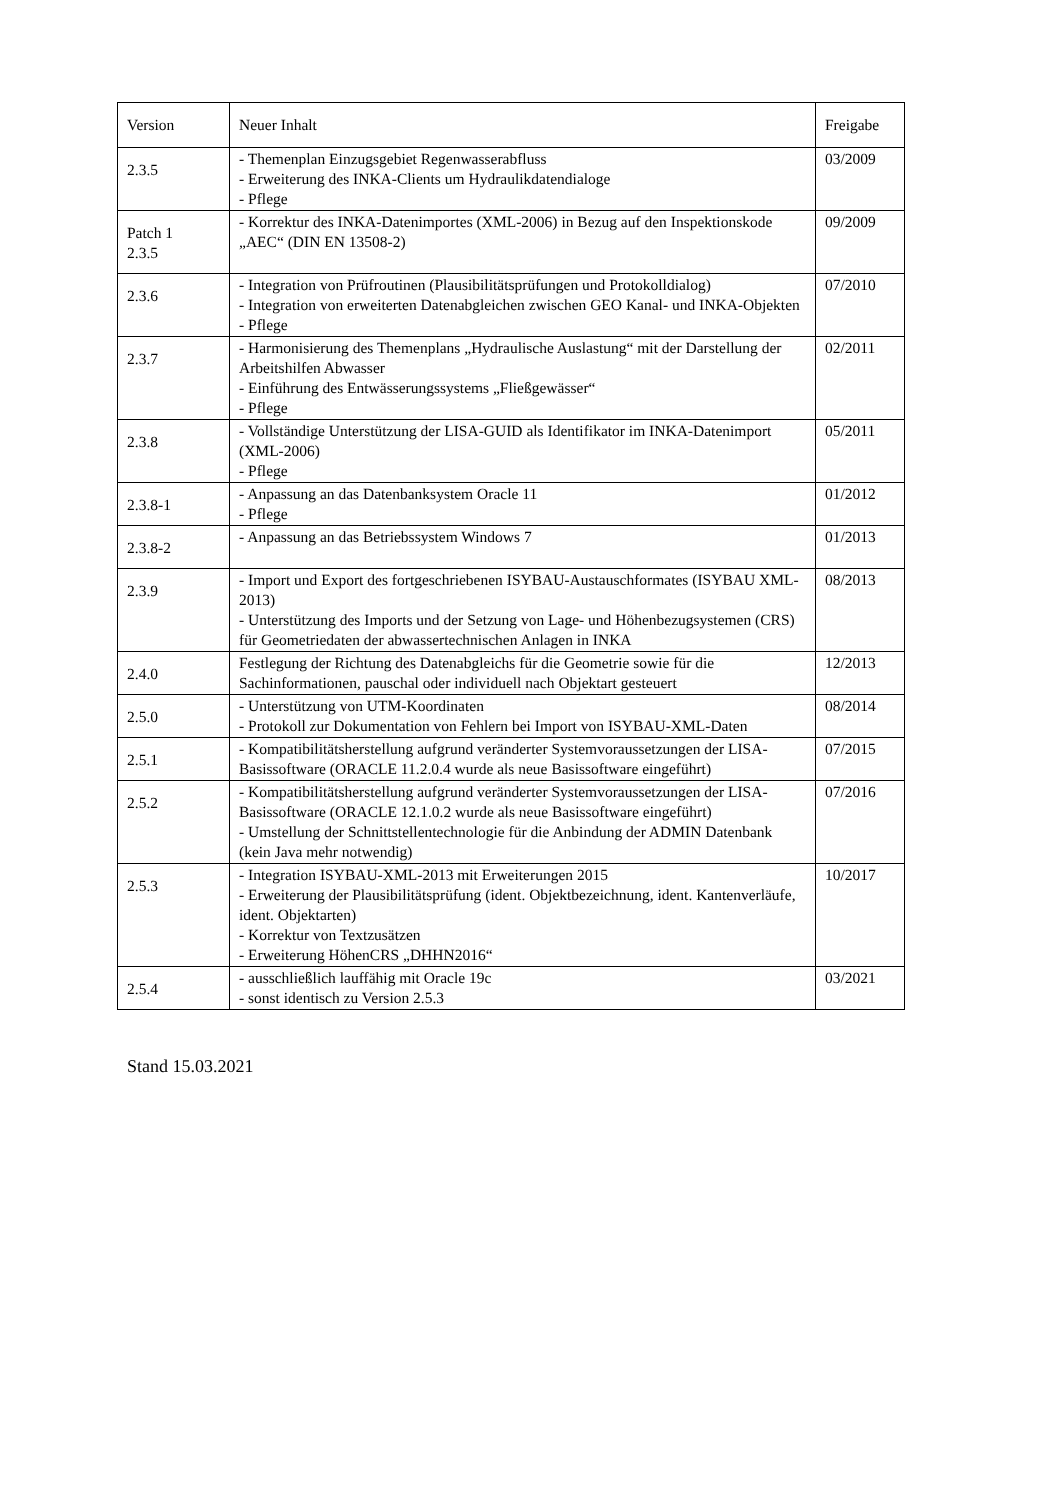| Version | Neuer Inhalt | Freigabe |
| --- | --- | --- |
| 2.3.5 | - Themenplan Einzugsgebiet Regenwasserabfluss - Erweiterung des INKA-Clients um Hydraulikdatendialoge - Pflege | 03/2009 |
| Patch 1 2.3.5 | - Korrektur des INKA-Datenimportes (XML-2006) in Bezug auf den Inspektionskode „AEC“ (DIN EN 13508-2) | 09/2009 |
| 2.3.6 | - Integration von Prüfroutinen (Plausibilitätsprüfungen und Protokolldialog) - Integration von erweiterten Datenabgleichen zwischen GEO Kanal- und INKA-Objekten - Pflege | 07/2010 |
| 2.3.7 | - Harmonisierung des Themenplans „Hydraulische Auslastung“ mit der Darstellung der Arbeitshilfen Abwasser - Einführung des Entwässerungssystems „Fließgewässer“ - Pflege | 02/2011 |
| 2.3.8 | - Vollständige Unterstützung der LISA-GUID als Identifikator im INKA-Datenimport (XML-2006) - Pflege | 05/2011 |
| 2.3.8-1 | - Anpassung an das Datenbanksystem Oracle 11 - Pflege | 01/2012 |
| 2.3.8-2 | - Anpassung an das Betriebssystem Windows 7 | 01/2013 |
| 2.3.9 | - Import und Export des fortgeschriebenen ISYBAU-Austauschformates (ISYBAU XML-2013) - Unterstützung des Imports und der Setzung von Lage- und Höhenbezugsystemen (CRS) für Geometriedaten der abwassertechnischen Anlagen in INKA | 08/2013 |
| 2.4.0 | Festlegung der Richtung des Datenabgleichs für die Geometrie sowie für die Sachinformationen, pauschal oder individuell nach Objektart gesteuert | 12/2013 |
| 2.5.0 | - Unterstützung von UTM-Koordinaten - Protokoll zur Dokumentation von Fehlern bei Import von ISYBAU-XML-Daten | 08/2014 |
| 2.5.1 | - Kompatibilitätsherstellung aufgrund veränderter Systemvoraussetzungen der LISA-Basissoftware (ORACLE 11.2.0.4 wurde als neue Basissoftware eingeführt) | 07/2015 |
| 2.5.2 | - Kompatibilitätsherstellung aufgrund veränderter Systemvoraussetzungen der LISA-Basissoftware (ORACLE 12.1.0.2 wurde als neue Basissoftware eingeführt) - Umstellung der Schnittstellentechnologie für die Anbindung der ADMIN Datenbank (kein Java mehr notwendig) | 07/2016 |
| 2.5.3 | - Integration ISYBAU-XML-2013 mit Erweiterungen 2015 - Erweiterung der Plausibilitätsprüfung (ident. Objektbezeichnung, ident. Kantenverläufe, ident. Objektarten) - Korrektur von Textzusätzen - Erweiterung HöhenCRS „DHHN2016“ | 10/2017 |
| 2.5.4 | - ausschließlich lauffähig mit Oracle 19c - sonst identisch zu Version 2.5.3 | 03/2021 |
Stand 15.03.2021